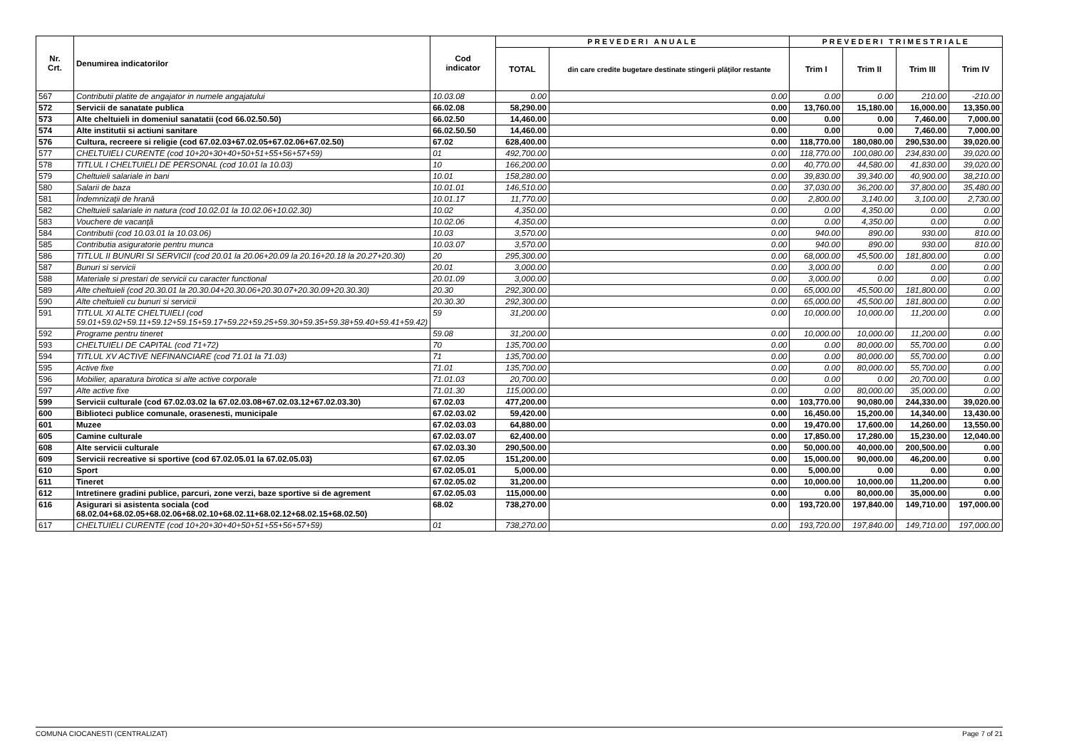| Nr. Crt. | Denumirea indicatorilor | Cod indicator | PREVEDERI ANUALE | | PREVEDERI TRIMESTRIALE | | | |
| --- | --- | --- | --- | --- | --- | --- | --- | --- |
| | | | TOTAL | din care credite bugetare destinate stingerii plăţilor restante | Trim I | Trim II | Trim III | Trim IV |
| 567 | Contributii platite de angajator in numele angajatului | 10.03.08 | 0.00 | 0.00 | 0.00 | 0.00 | 210.00 | -210.00 |
| 572 | Servicii de sanatate publica | 66.02.08 | 58,290.00 | 0.00 | 13,760.00 | 15,180.00 | 16,000.00 | 13,350.00 |
| 573 | Alte cheltuieli in domeniul sanatatii (cod 66.02.50.50) | 66.02.50 | 14,460.00 | 0.00 | 0.00 | 0.00 | 7,460.00 | 7,000.00 |
| 574 | Alte institutii si actiuni sanitare | 66.02.50.50 | 14,460.00 | 0.00 | 0.00 | 0.00 | 7,460.00 | 7,000.00 |
| 576 | Cultura, recreere si religie (cod 67.02.03+67.02.05+67.02.06+67.02.50) | 67.02 | 628,400.00 | 0.00 | 118,770.00 | 180,080.00 | 290,530.00 | 39,020.00 |
| 577 | CHELTUIELI CURENTE (cod 10+20+30+40+50+51+55+56+57+59) | 01 | 492,700.00 | 0.00 | 118,770.00 | 100,080.00 | 234,830.00 | 39,020.00 |
| 578 | TITLUL I CHELTUIELI DE PERSONAL (cod 10.01 la 10.03) | 10 | 166,200.00 | 0.00 | 40,770.00 | 44,580.00 | 41,830.00 | 39,020.00 |
| 579 | Cheltuieli salariale in bani | 10.01 | 158,280.00 | 0.00 | 39,830.00 | 39,340.00 | 40,900.00 | 38,210.00 |
| 580 | Salarii de baza | 10.01.01 | 146,510.00 | 0.00 | 37,030.00 | 36,200.00 | 37,800.00 | 35,480.00 |
| 581 | Îndemnizaţii de hrană | 10.01.17 | 11,770.00 | 0.00 | 2,800.00 | 3,140.00 | 3,100.00 | 2,730.00 |
| 582 | Cheltuieli salariale in natura (cod 10.02.01 la 10.02.06+10.02.30) | 10.02 | 4,350.00 | 0.00 | 0.00 | 4,350.00 | 0.00 | 0.00 |
| 583 | Vouchere de vacanţă | 10.02.06 | 4,350.00 | 0.00 | 0.00 | 4,350.00 | 0.00 | 0.00 |
| 584 | Contributii (cod 10.03.01 la 10.03.06) | 10.03 | 3,570.00 | 0.00 | 940.00 | 890.00 | 930.00 | 810.00 |
| 585 | Contributia asiguratorie pentru munca | 10.03.07 | 3,570.00 | 0.00 | 940.00 | 890.00 | 930.00 | 810.00 |
| 586 | TITLUL II BUNURI SI SERVICII (cod 20.01 la 20.06+20.09 la 20.16+20.18 la 20.27+20.30) | 20 | 295,300.00 | 0.00 | 68,000.00 | 45,500.00 | 181,800.00 | 0.00 |
| 587 | Bunuri si servicii | 20.01 | 3,000.00 | 0.00 | 3,000.00 | 0.00 | 0.00 | 0.00 |
| 588 | Materiale si prestari de servicii cu caracter functional | 20.01.09 | 3,000.00 | 0.00 | 3,000.00 | 0.00 | 0.00 | 0.00 |
| 589 | Alte cheltuieli (cod 20.30.01 la 20.30.04+20.30.06+20.30.07+20.30.09+20.30.30) | 20.30 | 292,300.00 | 0.00 | 65,000.00 | 45,500.00 | 181,800.00 | 0.00 |
| 590 | Alte cheltuieli cu bunuri si servicii | 20.30.30 | 292,300.00 | 0.00 | 65,000.00 | 45,500.00 | 181,800.00 | 0.00 |
| 591 | TITLUL XI ALTE CHELTUIELI (cod 59.01+59.02+59.11+59.12+59.15+59.17+59.22+59.25+59.30+59.35+59.38+59.40+59.41+59.42) | 59 | 31,200.00 | 0.00 | 10,000.00 | 10,000.00 | 11,200.00 | 0.00 |
| 592 | Programe pentru tineret | 59.08 | 31,200.00 | 0.00 | 10,000.00 | 10,000.00 | 11,200.00 | 0.00 |
| 593 | CHELTUIELI DE CAPITAL (cod 71+72) | 70 | 135,700.00 | 0.00 | 0.00 | 80,000.00 | 55,700.00 | 0.00 |
| 594 | TITLUL XV ACTIVE NEFINANCIARE (cod 71.01 la 71.03) | 71 | 135,700.00 | 0.00 | 0.00 | 80,000.00 | 55,700.00 | 0.00 |
| 595 | Active fixe | 71.01 | 135,700.00 | 0.00 | 0.00 | 80,000.00 | 55,700.00 | 0.00 |
| 596 | Mobilier, aparatura birotica si alte active corporale | 71.01.03 | 20,700.00 | 0.00 | 0.00 | 0.00 | 20,700.00 | 0.00 |
| 597 | Alte active fixe | 71.01.30 | 115,000.00 | 0.00 | 0.00 | 80,000.00 | 35,000.00 | 0.00 |
| 599 | Servicii culturale (cod 67.02.03.02 la 67.02.03.08+67.02.03.12+67.02.03.30) | 67.02.03 | 477,200.00 | 0.00 | 103,770.00 | 90,080.00 | 244,330.00 | 39,020.00 |
| 600 | Biblioteci publice comunale, orasenesti, municipale | 67.02.03.02 | 59,420.00 | 0.00 | 16,450.00 | 15,200.00 | 14,340.00 | 13,430.00 |
| 601 | Muzee | 67.02.03.03 | 64,880.00 | 0.00 | 19,470.00 | 17,600.00 | 14,260.00 | 13,550.00 |
| 605 | Camine culturale | 67.02.03.07 | 62,400.00 | 0.00 | 17,850.00 | 17,280.00 | 15,230.00 | 12,040.00 |
| 608 | Alte servicii culturale | 67.02.03.30 | 290,500.00 | 0.00 | 50,000.00 | 40,000.00 | 200,500.00 | 0.00 |
| 609 | Servicii recreative si sportive (cod 67.02.05.01 la 67.02.05.03) | 67.02.05 | 151,200.00 | 0.00 | 15,000.00 | 90,000.00 | 46,200.00 | 0.00 |
| 610 | Sport | 67.02.05.01 | 5,000.00 | 0.00 | 5,000.00 | 0.00 | 0.00 | 0.00 |
| 611 | Tineret | 67.02.05.02 | 31,200.00 | 0.00 | 10,000.00 | 10,000.00 | 11,200.00 | 0.00 |
| 612 | Intretinere gradini publice, parcuri, zone verzi, baze sportive si de agrement | 67.02.05.03 | 115,000.00 | 0.00 | 0.00 | 80,000.00 | 35,000.00 | 0.00 |
| 616 | Asigurari si asistenta sociala (cod 68.02.04+68.02.05+68.02.06+68.02.10+68.02.11+68.02.12+68.02.15+68.02.50) | 68.02 | 738,270.00 | 0.00 | 193,720.00 | 197,840.00 | 149,710.00 | 197,000.00 |
| 617 | CHELTUIELI CURENTE (cod 10+20+30+40+50+51+55+56+57+59) | 01 | 738,270.00 | 0.00 | 193,720.00 | 197,840.00 | 149,710.00 | 197,000.00 |
COMUNA CIOCANESTI (CENTRALIZAT) Page 7 of 21